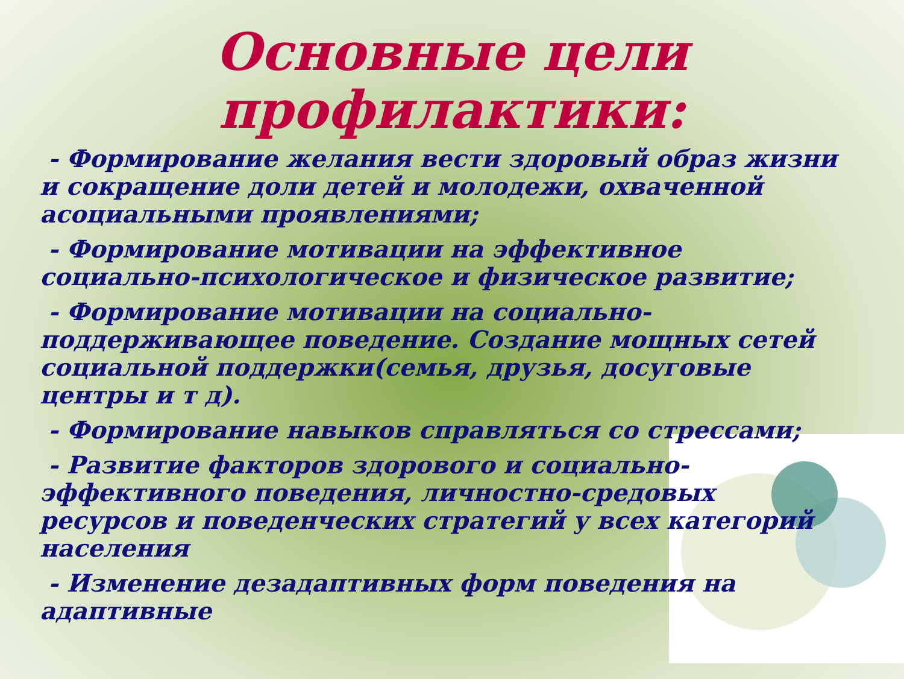Основные цели
профилактики:
- Формирование желания вести здоровый образ жизни и сокращение доли детей и молодежи, охваченной асоциальными проявлениями;
- Формирование мотивации на эффективное социально-психологическое и физическое развитие;
- Формирование мотивации на социально-поддерживающее поведение. Создание мощных сетей социальной поддержки(семья, друзья, досуговые центры и т д).
- Формирование навыков справляться со стрессами;
- Развитие факторов здорового и социально-эффективного поведения, личностно-средовых ресурсов и поведенческих стратегий у всех категорий населения
- Изменение дезадаптивных форм поведения на адаптивные